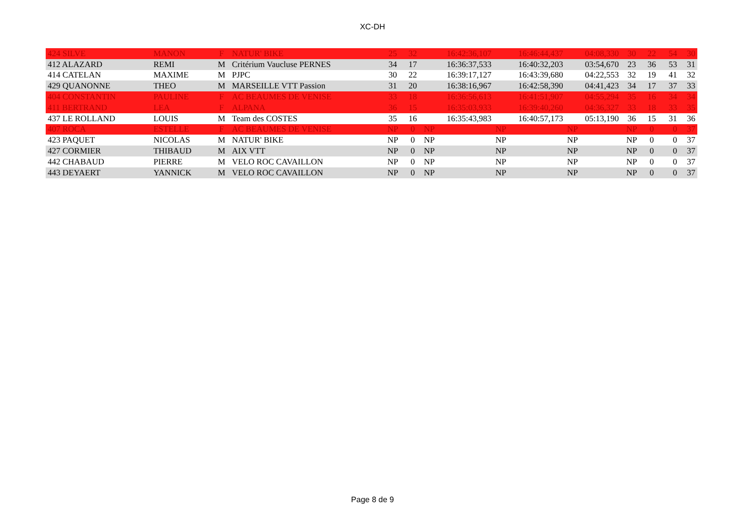XC-DH
| 424 SILVE | MANON | F | NATUR' BIKE | 25 | 32 | 16:42:36,107 | 16:46:44,437 | 04:08,330 | 30 | 22 | 54 | 30 |
| 412 ALAZARD | REMI | M | Critérium Vaucluse PERNES | 34 | 17 | 16:36:37,533 | 16:40:32,203 | 03:54,670 | 23 | 36 | 53 | 31 |
| 414 CATELAN | MAXIME | M | PJPC | 30 | 22 | 16:39:17,127 | 16:43:39,680 | 04:22,553 | 32 | 19 | 41 | 32 |
| 429 QUANONNE | THEO | M | MARSEILLE VTT Passion | 31 | 20 | 16:38:16,967 | 16:42:58,390 | 04:41,423 | 34 | 17 | 37 | 33 |
| 404 CONSTANTIN | PAULINE | F | AC BEAUMES DE VENISE | 33 | 18 | 16:36:56,613 | 16:41:51,907 | 04:55,294 | 35 | 16 | 34 | 34 |
| 411 BERTRAND | LEA | F | ALPANA | 36 | 15 | 16:35:03,933 | 16:39:40,260 | 04:36,327 | 33 | 18 | 33 | 35 |
| 437 LE ROLLAND | LOUIS | M | Team des COSTES | 35 | 16 | 16:35:43,983 | 16:40:57,173 | 05:13,190 | 36 | 15 | 31 | 36 |
| 407 ROCA | ESTELLE | F | AC BEAUMES DE VENISE | NP | 0 | NP | NP | NP | NP | 0 | 0 | 37 |
| 423 PAQUET | NICOLAS | M | NATUR' BIKE | NP | 0 | NP | NP | NP | NP | 0 | 0 | 37 |
| 427 CORMIER | THIBAUD | M | AIX VTT | NP | 0 | NP | NP | NP | NP | 0 | 0 | 37 |
| 442 CHABAUD | PIERRE | M | VELO ROC CAVAILLON | NP | 0 | NP | NP | NP | NP | 0 | 0 | 37 |
| 443 DEYAERT | YANNICK | M | VELO ROC CAVAILLON | NP | 0 | NP | NP | NP | NP | 0 | 0 | 37 |
Page 8 de 9